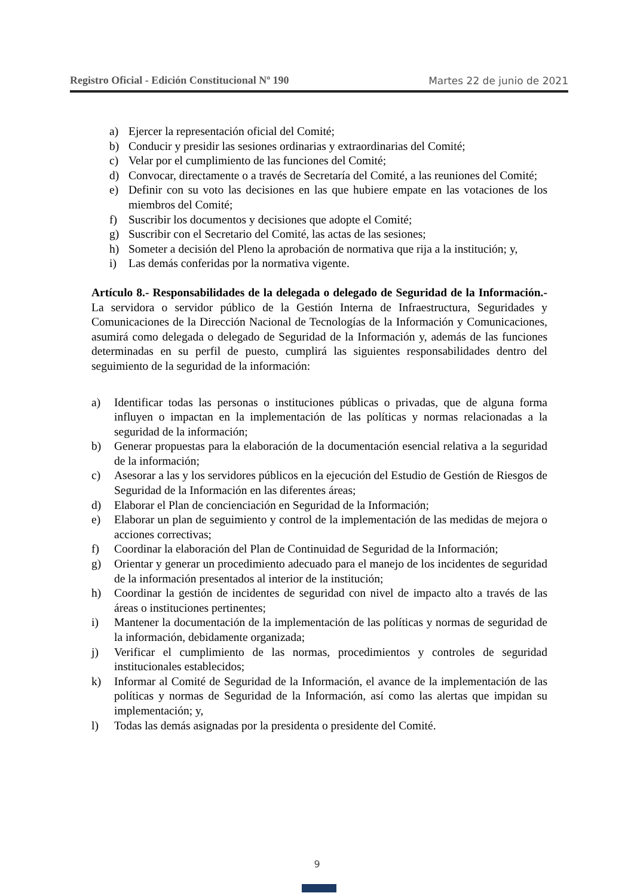Registro Oficial - Edición Constitucional Nº 190 Martes 22 de junio de 2021
a) Ejercer la representación oficial del Comité;
b) Conducir y presidir las sesiones ordinarias y extraordinarias del Comité;
c) Velar por el cumplimiento de las funciones del Comité;
d) Convocar, directamente o a través de Secretaría del Comité, a las reuniones del Comité;
e) Definir con su voto las decisiones en las que hubiere empate en las votaciones de los miembros del Comité;
f) Suscribir los documentos y decisiones que adopte el Comité;
g) Suscribir con el Secretario del Comité, las actas de las sesiones;
h) Someter a decisión del Pleno la aprobación de normativa que rija a la institución; y,
i) Las demás conferidas por la normativa vigente.
Artículo 8.- Responsabilidades de la delegada o delegado de Seguridad de la Información.- La servidora o servidor público de la Gestión Interna de Infraestructura, Seguridades y Comunicaciones de la Dirección Nacional de Tecnologías de la Información y Comunicaciones, asumirá como delegada o delegado de Seguridad de la Información y, además de las funciones determinadas en su perfil de puesto, cumplirá las siguientes responsabilidades dentro del seguimiento de la seguridad de la información:
a) Identificar todas las personas o instituciones públicas o privadas, que de alguna forma influyen o impactan en la implementación de las políticas y normas relacionadas a la seguridad de la información;
b) Generar propuestas para la elaboración de la documentación esencial relativa a la seguridad de la información;
c) Asesorar a las y los servidores públicos en la ejecución del Estudio de Gestión de Riesgos de Seguridad de la Información en las diferentes áreas;
d) Elaborar el Plan de concienciación en Seguridad de la Información;
e) Elaborar un plan de seguimiento y control de la implementación de las medidas de mejora o acciones correctivas;
f) Coordinar la elaboración del Plan de Continuidad de Seguridad de la Información;
g) Orientar y generar un procedimiento adecuado para el manejo de los incidentes de seguridad de la información presentados al interior de la institución;
h) Coordinar la gestión de incidentes de seguridad con nivel de impacto alto a través de las áreas o instituciones pertinentes;
i) Mantener la documentación de la implementación de las políticas y normas de seguridad de la información, debidamente organizada;
j) Verificar el cumplimiento de las normas, procedimientos y controles de seguridad institucionales establecidos;
k) Informar al Comité de Seguridad de la Información, el avance de la implementación de las políticas y normas de Seguridad de la Información, así como las alertas que impidan su implementación; y,
l) Todas las demás asignadas por la presidenta o presidente del Comité.
9